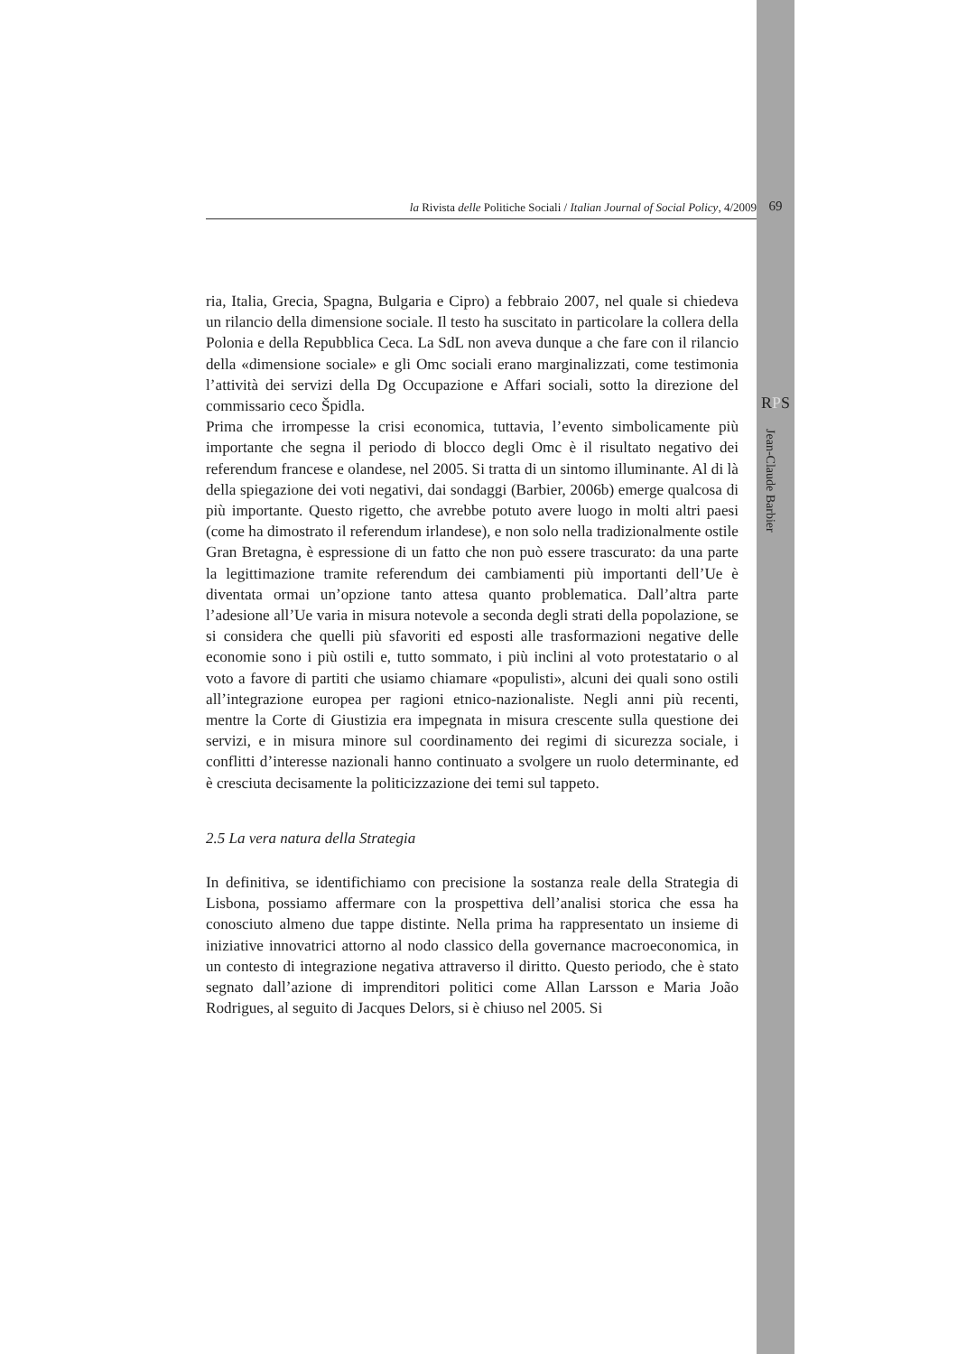la Rivista delle Politiche Sociali / Italian Journal of Social Policy, 4/2009 69
RPS
Jean-Claude Barbier
ria, Italia, Grecia, Spagna, Bulgaria e Cipro) a febbraio 2007, nel quale si chiedeva un rilancio della dimensione sociale. Il testo ha suscitato in particolare la collera della Polonia e della Repubblica Ceca. La SdL non aveva dunque a che fare con il rilancio della «dimensione sociale» e gli Omc sociali erano marginalizzati, come testimonia l’attività dei servizi della Dg Occupazione e Affari sociali, sotto la direzione del commissario ceco Špidla.
Prima che irrompesse la crisi economica, tuttavia, l’evento simbolicamente più importante che segna il periodo di blocco degli Omc è il risultato negativo dei referendum francese e olandese, nel 2005. Si tratta di un sintomo illuminante. Al di là della spiegazione dei voti negativi, dai sondaggi (Barbier, 2006b) emerge qualcosa di più importante. Questo rigetto, che avrebbe potuto avere luogo in molti altri paesi (come ha dimostrato il referendum irlandese), e non solo nella tradizionalmente ostile Gran Bretagna, è espressione di un fatto che non può essere trascurato: da una parte la legittimazione tramite referendum dei cambiamenti più importanti dell’Ue è diventata ormai un’opzione tanto attesa quanto problematica. Dall’altra parte l’adesione all’Ue varia in misura notevole a seconda degli strati della popolazione, se si considera che quelli più sfavoriti ed esposti alle trasformazioni negative delle economie sono i più ostili e, tutto sommato, i più inclini al voto protestatario o al voto a favore di partiti che usiamo chiamare «populisti», alcuni dei quali sono ostili all’integrazione europea per ragioni etnico-nazionaliste. Negli anni più recenti, mentre la Corte di Giustizia era impegnata in misura crescente sulla questione dei servizi, e in misura minore sul coordinamento dei regimi di sicurezza sociale, i conflitti d’interesse nazionali hanno continuato a svolgere un ruolo determinante, ed è cresciuta decisamente la politicizzazione dei temi sul tappeto.
2.5 La vera natura della Strategia
In definitiva, se identifichiamo con precisione la sostanza reale della Strategia di Lisbona, possiamo affermare con la prospettiva dell’analisi storica che essa ha conosciuto almeno due tappe distinte. Nella prima ha rappresentato un insieme di iniziative innovatrici attorno al nodo classico della governance macroeconomica, in un contesto di integrazione negativa attraverso il diritto. Questo periodo, che è stato segnato dall’azione di imprenditori politici come Allan Larsson e Maria João Rodrigues, al seguito di Jacques Delors, si è chiuso nel 2005. Si